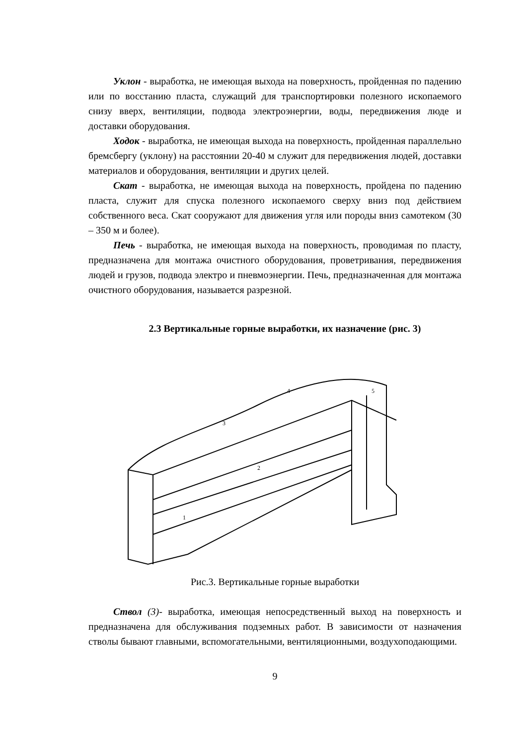Уклон - выработка, не имеющая выхода на поверхность, пройденная по падению или по восстанию пласта, служащий для транспортировки полезного ископаемого снизу вверх, вентиляции, подвода электроэнергии, воды, передвижения люде и доставки оборудования.
Ходок - выработка, не имеющая выхода на поверхность, пройденная параллельно бремсбергу (уклону) на расстоянии 20-40 м служит для передвижения людей, доставки материалов и оборудования, вентиляции и других целей.
Скат - выработка, не имеющая выхода на поверхность, пройдена по падению пласта, служит для спуска полезного ископаемого сверху вниз под действием собственного веса. Скат сооружают для движения угля или породы вниз самотеком (30 – 350 м и более).
Печь - выработка, не имеющая выхода на поверхность, проводимая по пласту, предназначена для монтажа очистного оборудования, проветривания, передвижения людей и грузов, подвода электро и пневмоэнергии. Печь, предназначенная для монтажа очистного оборудования, называется разрезной.
2.3 Вертикальные горные выработки, их назначение (рис. 3)
5
4
3
2
1
Рис.3. Вертикальные горные выработки
Ствол (3)- выработка, имеющая непосредственный выход на поверхность и предназначена для обслуживания подземных работ. В зависимости от назначения стволы бывают главными, вспомогательными, вентиляционными, воздухоподающими.
9